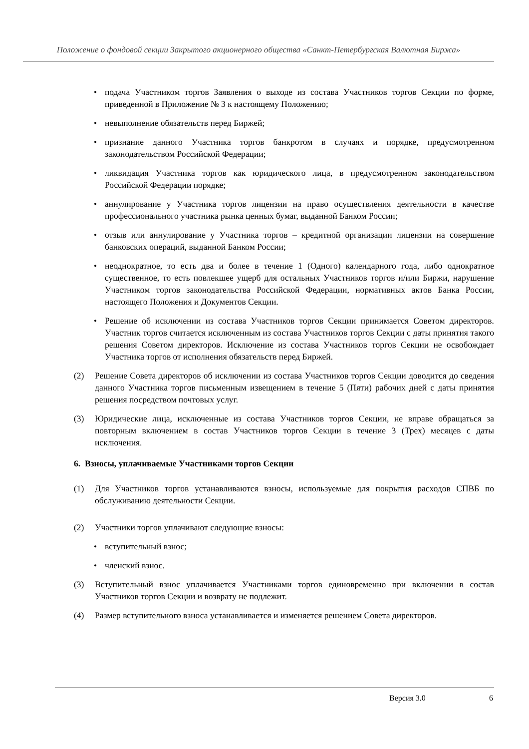Положение о фондовой секции Закрытого акционерного общества «Санкт-Петербургская Валютная Биржа»
• подача Участником торгов Заявления о выходе из состава Участников торгов Секции по форме, приведенной в Приложение № 3 к настоящему Положению;
• невыполнение обязательств перед Биржей;
• признание данного Участника торгов банкротом в случаях и порядке, предусмотренном законодательством Российской Федерации;
• ликвидация Участника торгов как юридического лица, в предусмотренном законодательством Российской Федерации порядке;
• аннулирование у Участника торгов лицензии на право осуществления деятельности в качестве профессионального участника рынка ценных бумаг, выданной Банком России;
• отзыв или аннулирование у Участника торгов – кредитной организации лицензии на совершение банковских операций, выданной Банком России;
• неоднократное, то есть два и более в течение 1 (Одного) календарного года, либо однократное существенное, то есть повлекшее ущерб для остальных Участников торгов и/или Биржи, нарушение Участником торгов законодательства Российской Федерации, нормативных актов Банка России, настоящего Положения и Документов Секции.
• Решение об исключении из состава Участников торгов Секции принимается Советом директоров. Участник торгов считается исключенным из состава Участников торгов Секции с даты принятия такого решения Советом директоров. Исключение из состава Участников торгов Секции не освобождает Участника торгов от исполнения обязательств перед Биржей.
(2) Решение Совета директоров об исключении из состава Участников торгов Секции доводится до сведения данного Участника торгов письменным извещением в течение 5 (Пяти) рабочих дней с даты принятия решения посредством почтовых услуг.
(3) Юридические лица, исключенные из состава Участников торгов Секции, не вправе обращаться за повторным включением в состав Участников торгов Секции в течение 3 (Трех) месяцев с даты исключения.
6. Взносы, уплачиваемые Участниками торгов Секции
(1) Для Участников торгов устанавливаются взносы, используемые для покрытия расходов СПВБ по обслуживанию деятельности Секции.
(2) Участники торгов уплачивают следующие взносы:
• вступительный взнос;
• членский взнос.
(3) Вступительный взнос уплачивается Участниками торгов единовременно при включении в состав Участников торгов Секции и возврату не подлежит.
(4) Размер вступительного взноса устанавливается и изменяется решением Совета директоров.
Версия 3.0 6